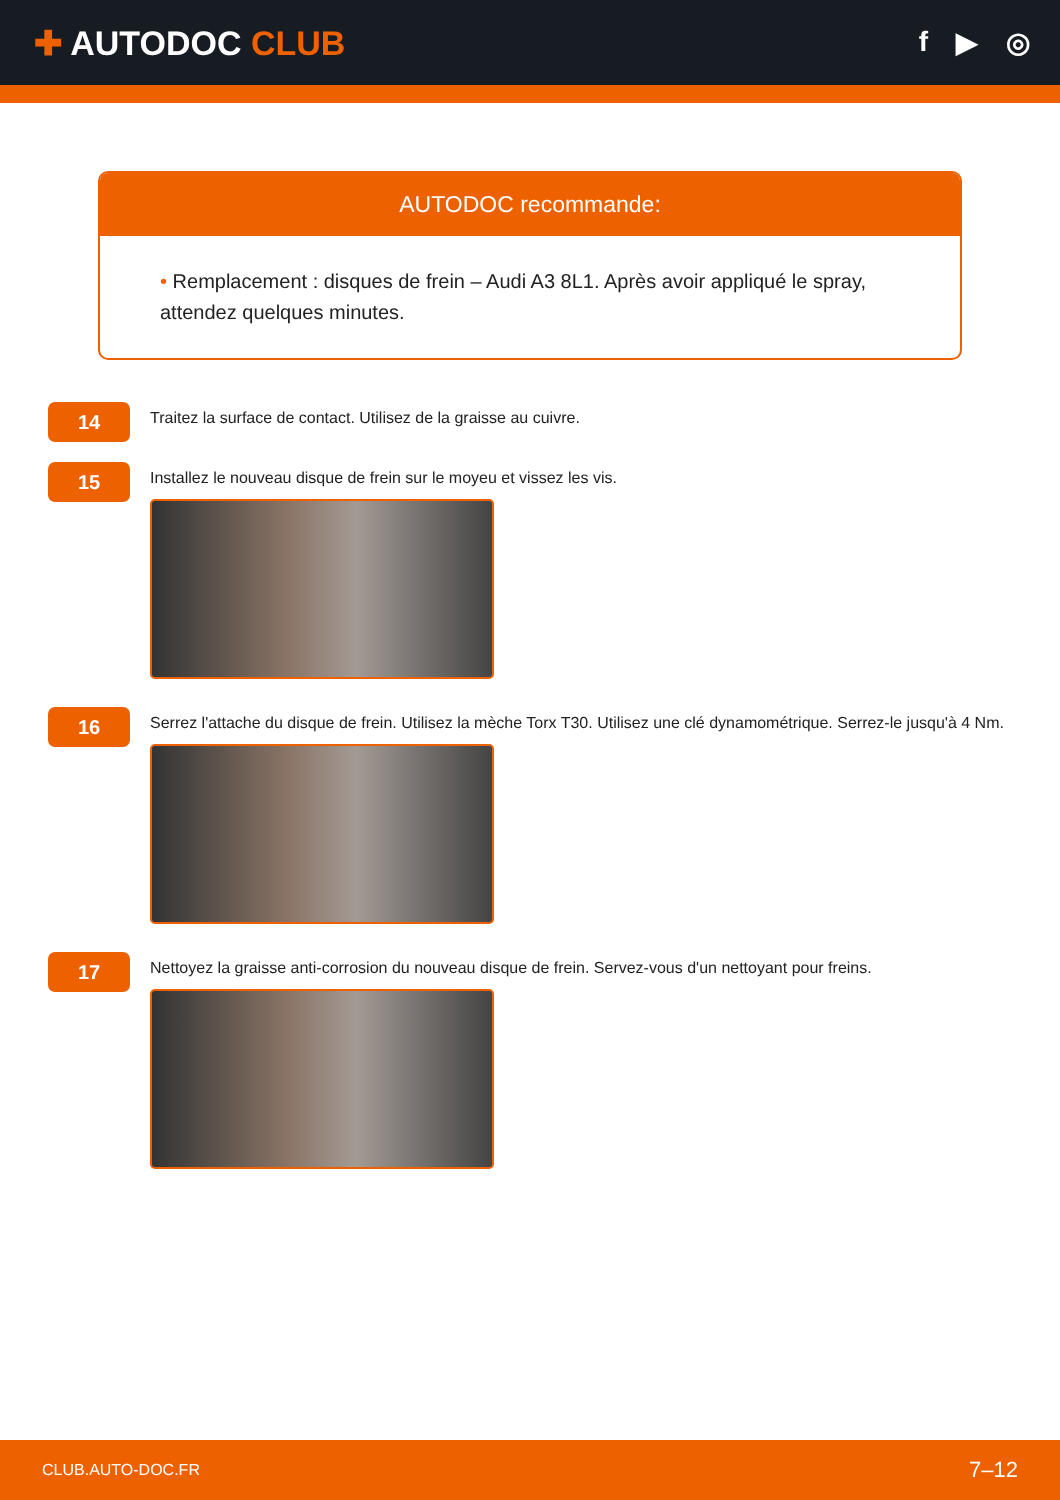✚ AUTODOC CLUB
f ▶ ◎
AUTODOC recommande:
• Remplacement : disques de frein – Audi A3 8L1. Après avoir appliqué le spray, attendez quelques minutes.
14
Traitez la surface de contact. Utilisez de la graisse au cuivre.
15
Installez le nouveau disque de frein sur le moyeu et vissez les vis.
16
Serrez l'attache du disque de frein. Utilisez la mèche Torx T30. Utilisez une clé dynamométrique. Serrez-le jusqu'à 4 Nm.
17
Nettoyez la graisse anti-corrosion du nouveau disque de frein. Servez-vous d'un nettoyant pour freins.
CLUB.AUTO-DOC.FR 7–12